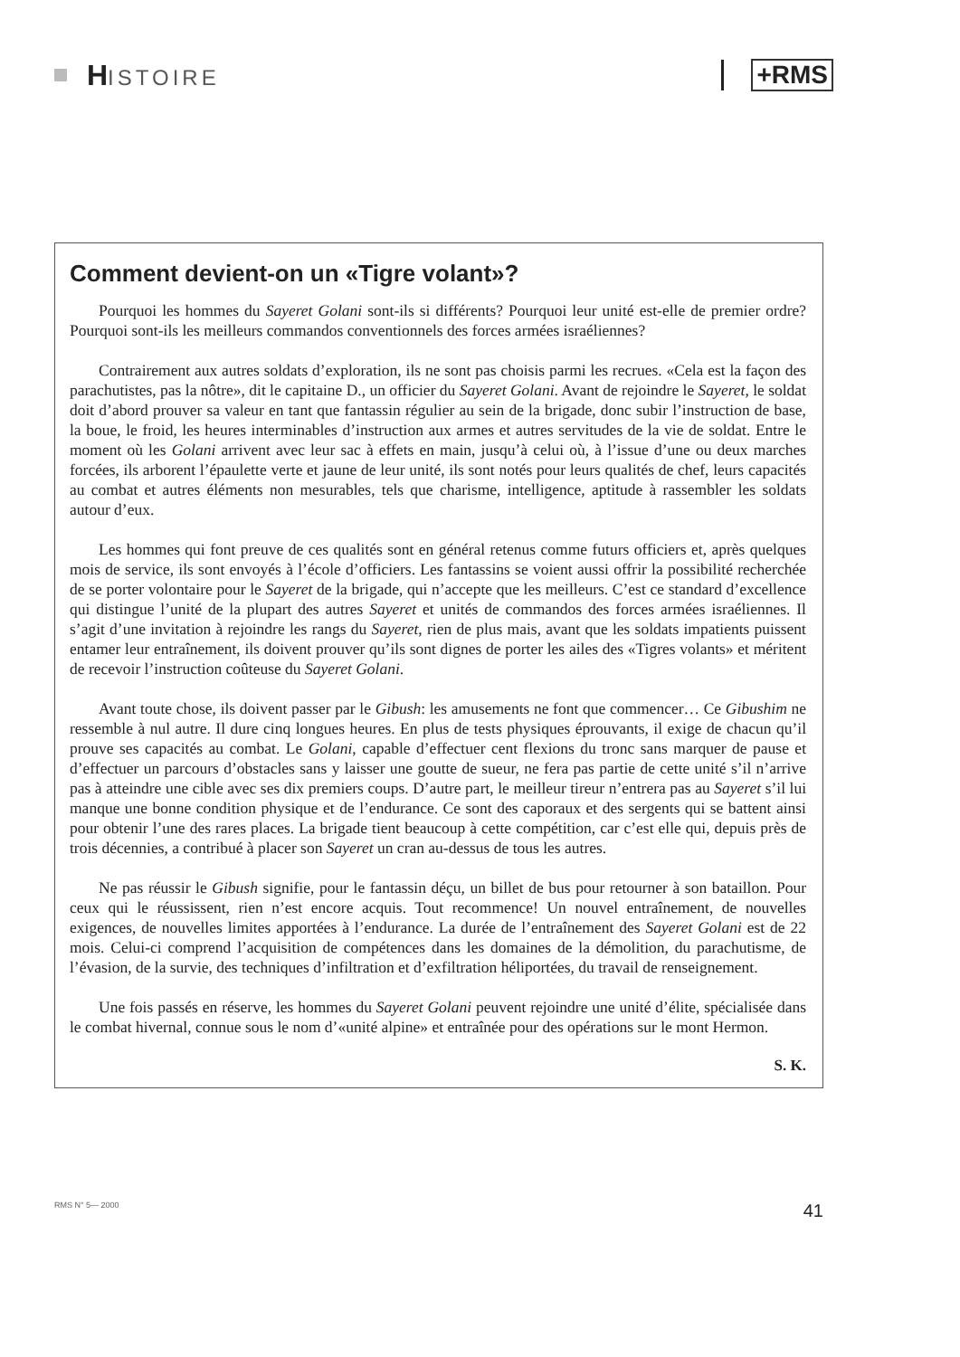HISTOIRE
+RMS
Comment devient-on un «Tigre volant»?
Pourquoi les hommes du Sayeret Golani sont-ils si différents? Pourquoi leur unité est-elle de premier ordre? Pourquoi sont-ils les meilleurs commandos conventionnels des forces armées israéliennes?
Contrairement aux autres soldats d’exploration, ils ne sont pas choisis parmi les recrues. «Cela est la façon des parachutistes, pas la nôtre», dit le capitaine D., un officier du Sayeret Golani. Avant de rejoindre le Sayeret, le soldat doit d’abord prouver sa valeur en tant que fantassin régulier au sein de la brigade, donc subir l’instruction de base, la boue, le froid, les heures interminables d’instruction aux armes et autres servitudes de la vie de soldat. Entre le moment où les Golani arrivent avec leur sac à effets en main, jusqu’à celui où, à l’issue d’une ou deux marches forcées, ils arborent l’épaulette verte et jaune de leur unité, ils sont notés pour leurs qualités de chef, leurs capacités au combat et autres éléments non mesurables, tels que charisme, intelligence, aptitude à rassembler les soldats autour d’eux.
Les hommes qui font preuve de ces qualités sont en général retenus comme futurs officiers et, après quelques mois de service, ils sont envoyés à l’école d’officiers. Les fantassins se voient aussi offrir la possibilité recherchée de se porter volontaire pour le Sayeret de la brigade, qui n’accepte que les meilleurs. C’est ce standard d’excellence qui distingue l’unité de la plupart des autres Sayeret et unités de commandos des forces armées israéliennes. Il s’agit d’une invitation à rejoindre les rangs du Sayeret, rien de plus mais, avant que les soldats impatients puissent entamer leur entraînement, ils doivent prouver qu’ils sont dignes de porter les ailes des «Tigres volants» et méritent de recevoir l’instruction coûteuse du Sayeret Golani.
Avant toute chose, ils doivent passer par le Gibush: les amusements ne font que commencer… Ce Gibushim ne ressemble à nul autre. Il dure cinq longues heures. En plus de tests physiques éprouvants, il exige de chacun qu’il prouve ses capacités au combat. Le Golani, capable d’effectuer cent flexions du tronc sans marquer de pause et d’effectuer un parcours d’obstacles sans y laisser une goutte de sueur, ne fera pas partie de cette unité s’il n’arrive pas à atteindre une cible avec ses dix premiers coups. D’autre part, le meilleur tireur n’entrera pas au Sayeret s’il lui manque une bonne condition physique et de l’endurance. Ce sont des caporaux et des sergents qui se battent ainsi pour obtenir l’une des rares places. La brigade tient beaucoup à cette compétition, car c’est elle qui, depuis près de trois décennies, a contribué à placer son Sayeret un cran au-dessus de tous les autres.
Ne pas réussir le Gibush signifie, pour le fantassin déçu, un billet de bus pour retourner à son bataillon. Pour ceux qui le réussissent, rien n’est encore acquis. Tout recommence! Un nouvel entraînement, de nouvelles exigences, de nouvelles limites apportées à l’endurance. La durée de l’entraînement des Sayeret Golani est de 22 mois. Celui-ci comprend l’acquisition de compétences dans les domaines de la démolition, du parachutisme, de l’évasion, de la survie, des techniques d’infiltration et d’exfiltration héliportées, du travail de renseignement.
Une fois passés en réserve, les hommes du Sayeret Golani peuvent rejoindre une unité d’élite, spécialisée dans le combat hivernal, connue sous le nom d’«unité alpine» et entraînée pour des opérations sur le mont Hermon.
S. K.
RMS N° 5— 2000 41